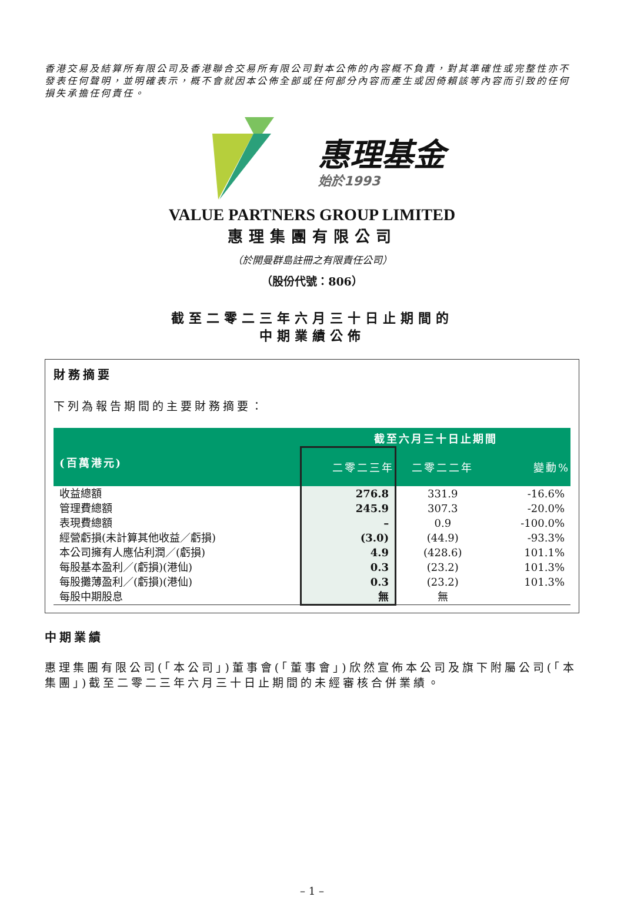香港交易及結算所有限公司及香港聯合交易所有限公司對本公佈的內容概不負責，對其準確性或完整性亦不發表任何聲明，並明確表示，概不會就因本公佈全部或任何部分內容而產生或因倚賴該等內容而引致的任何損失承擔任何責任。
惠理基金
始於1993
VALUE PARTNERS GROUP LIMITED
惠理集團有限公司
（於開曼群島註冊之有限責任公司）
（股份代號：806）
截至二零二三年六月三十日止期間的
中期業績公佈
財務摘要
下列為報告期間的主要財務摘要：
| | 截至六月三十日止期間 | | |
| --- | --- | --- | --- |
| (百萬港元) | 二零二三年 | 二零二二年 | 變動% |
| 收益總額 | 276.8 | 331.9 | -16.6% |
| 管理費總額 | 245.9 | 307.3 | -20.0% |
| 表現費總額 | – | 0.9 | -100.0% |
| 經營虧損(未計算其他收益／虧損) | (3.0) | (44.9) | -93.3% |
| 本公司擁有人應佔利潤／(虧損) | 4.9 | (428.6) | 101.1% |
| 每股基本盈利／(虧損)(港仙) | 0.3 | (23.2) | 101.3% |
| 每股攤薄盈利／(虧損)(港仙) | 0.3 | (23.2) | 101.3% |
| 每股中期股息 | 無 | 無 | |
中期業績
惠理集團有限公司(「本公司」)董事會(「董事會」)欣然宣佈本公司及旗下附屬公司(「本集團」)截至二零二三年六月三十日止期間的未經審核合併業績。
– 1 –